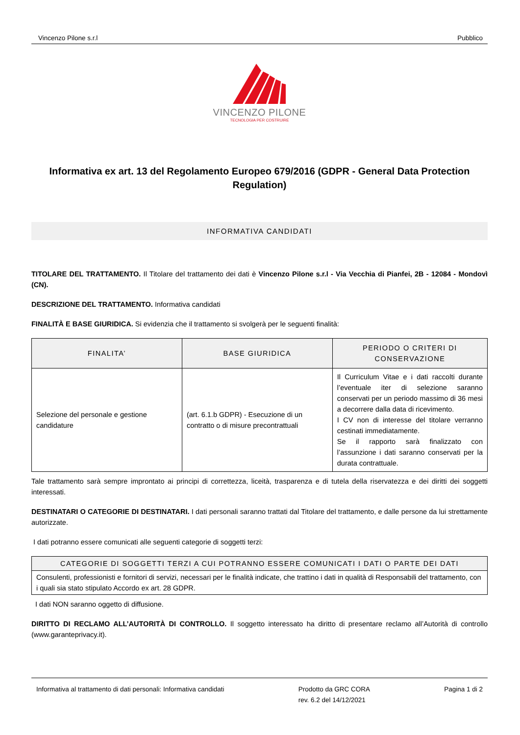Vincenzo Pilone s.r.l Pubblico
VINCENZO PILONE
TECNOLOGIA PER COSTRUIRE
Informativa ex art. 13 del Regolamento Europeo 679/2016 (GDPR - General Data Protection Regulation)
INFORMATIVA CANDIDATI
TITOLARE DEL TRATTAMENTO. Il Titolare del trattamento dei dati è Vincenzo Pilone s.r.l - Via Vecchia di Pianfei, 2B - 12084 - Mondovì (CN).
DESCRIZIONE DEL TRATTAMENTO. Informativa candidati
FINALITÀ E BASE GIURIDICA. Si evidenzia che il trattamento si svolgerà per le seguenti finalità:
| FINALITA’ | BASE GIURIDICA | PERIODO O CRITERI DI CONSERVAZIONE |
| --- | --- | --- |
| Selezione del personale e gestione candidature | (art. 6.1.b GDPR) - Esecuzione di un contratto o di misure precontrattuali | Il Curriculum Vitae e i dati raccolti durante l’eventuale iter di selezione saranno conservati per un periodo massimo di 36 mesi a decorrere dalla data di ricevimento. I CV non di interesse del titolare verranno cestinati immediatamente. Se il rapporto sarà finalizzato con l’assunzione i dati saranno conservati per la durata contrattuale. |
Tale trattamento sarà sempre improntato ai principi di correttezza, liceità, trasparenza e di tutela della riservatezza e dei diritti dei soggetti interessati.
DESTINATARI O CATEGORIE DI DESTINATARI. I dati personali saranno trattati dal Titolare del trattamento, e dalle persone da lui strettamente autorizzate.
I dati potranno essere comunicati alle seguenti categorie di soggetti terzi:
| CATEGORIE DI SOGGETTI TERZI A CUI POTRANNO ESSERE COMUNICATI I DATI O PARTE DEI DATI |
| --- |
| Consulenti, professionisti e fornitori di servizi, necessari per le finalità indicate, che trattino i dati in qualità di Responsabili del trattamento, con i quali sia stato stipulato Accordo ex art. 28 GDPR. |
I dati NON saranno oggetto di diffusione.
DIRITTO DI RECLAMO ALL’AUTORITÀ DI CONTROLLO. Il soggetto interessato ha diritto di presentare reclamo all’Autorità di controllo (www.garanteprivacy.it).
Informativa al trattamento di dati personali: Informativa candidati Prodotto da GRC CORA
rev. 6.2 del 14/12/2021 Pagina 1 di 2